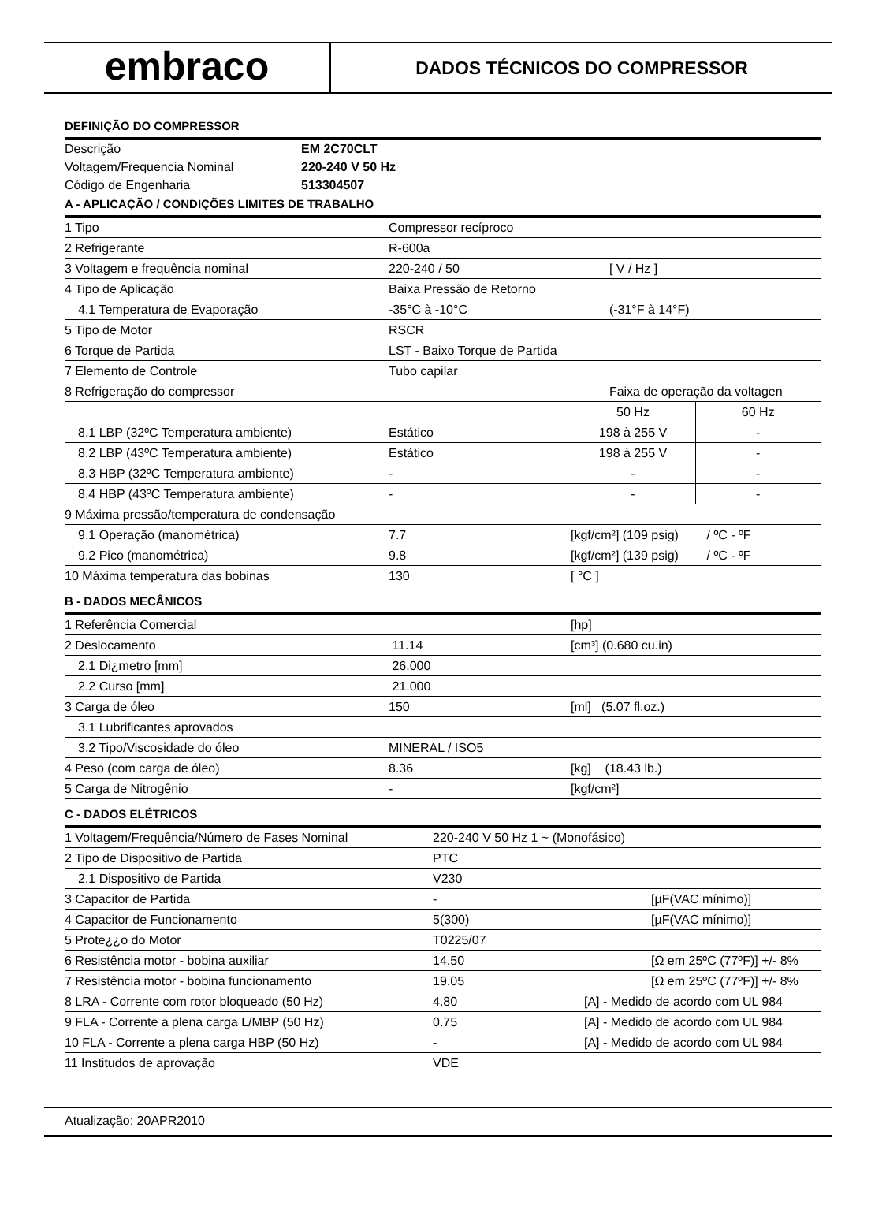embraco
DADOS TÉCNICOS DO COMPRESSOR
DEFINIÇÃO DO COMPRESSOR
| Descrição | EM 2C70CLT |
| Voltagem/Frequencia Nominal | 220-240 V 50 Hz |
| Código de Engenharia | 513304507 |
A - APLICAÇÃO / CONDIÇÕES LIMITES DE TRABALHO
| 1 Tipo | Compressor recíproco | | |
| 2 Refrigerante | R-600a | | |
| 3 Voltagem e frequência nominal | 220-240 / 50 | [ V / Hz ] | |
| 4 Tipo de Aplicação | Baixa Pressão de Retorno | | |
| 4.1 Temperatura de Evaporação | -35°C à -10°C | (-31°F à 14°F) | |
| 5 Tipo de Motor | RSCR | | |
| 6 Torque de Partida | LST - Baixo Torque de Partida | | |
| 7 Elemento de Controle | Tubo capilar | | |
| 8 Refrigeração do compressor | | Faixa de operação da voltagen | |
| | | 50 Hz | 60 Hz |
| 8.1 LBP (32ºC Temperatura ambiente) | Estático | 198 à 255 V | - |
| 8.2 LBP (43ºC Temperatura ambiente) | Estático | 198 à 255 V | - |
| 8.3 HBP (32ºC Temperatura ambiente) | - | - | - |
| 8.4 HBP (43ºC Temperatura ambiente) | - | - | - |
| 9 Máxima pressão/temperatura de condensação | | | |
| 9.1 Operação (manométrica) | 7.7 | [kgf/cm²] (109 psig) / ºC - ºF | |
| 9.2 Pico (manométrica) | 9.8 | [kgf/cm²] (139 psig) / ºC - ºF | |
| 10 Máxima temperatura das bobinas | 130 | [ °C ] | |
B - DADOS MECÂNICOS
| 1 Referência Comercial | | [hp] |
| 2 Deslocamento | 11.14 | [cm³] (0.680 cu.in) |
| 2.1 Di¿metro [mm] | 26.000 | |
| 2.2 Curso [mm] | 21.000 | |
| 3 Carga de óleo | 150 | [ml] (5.07 fl.oz.) |
| 3.1 Lubrificantes aprovados | | |
| 3.2 Tipo/Viscosidade do óleo | MINERAL / ISO5 | |
| 4 Peso (com carga de óleo) | 8.36 | [kg] (18.43 lb.) |
| 5 Carga de Nitrogênio | - | [kgf/cm²] |
C - DADOS ELÉTRICOS
| 1 Voltagem/Frequência/Número de Fases Nominal | 220-240 V 50 Hz 1 ~ (Monofásico) | |
| 2 Tipo de Dispositivo de Partida | PTC | |
| 2.1 Dispositivo de Partida | V230 | |
| 3 Capacitor de Partida | - | [µF(VAC mínimo)] |
| 4 Capacitor de Funcionamento | 5(300) | [µF(VAC mínimo)] |
| 5 Prote¿¿o do Motor | T0225/07 | |
| 6 Resistência motor - bobina auxiliar | 14.50 | [Ω em 25ºC (77ºF)] +/- 8% |
| 7 Resistência motor - bobina funcionamento | 19.05 | [Ω em 25ºC (77ºF)] +/- 8% |
| 8 LRA - Corrente com rotor bloqueado (50 Hz) | 4.80 | [A] - Medido de acordo com UL 984 |
| 9 FLA - Corrente a plena carga L/MBP (50 Hz) | 0.75 | [A] - Medido de acordo com UL 984 |
| 10 FLA - Corrente a plena carga HBP (50 Hz) | - | [A] - Medido de acordo com UL 984 |
| 11 Institudos de aprovação | VDE | |
Atualização: 20APR2010